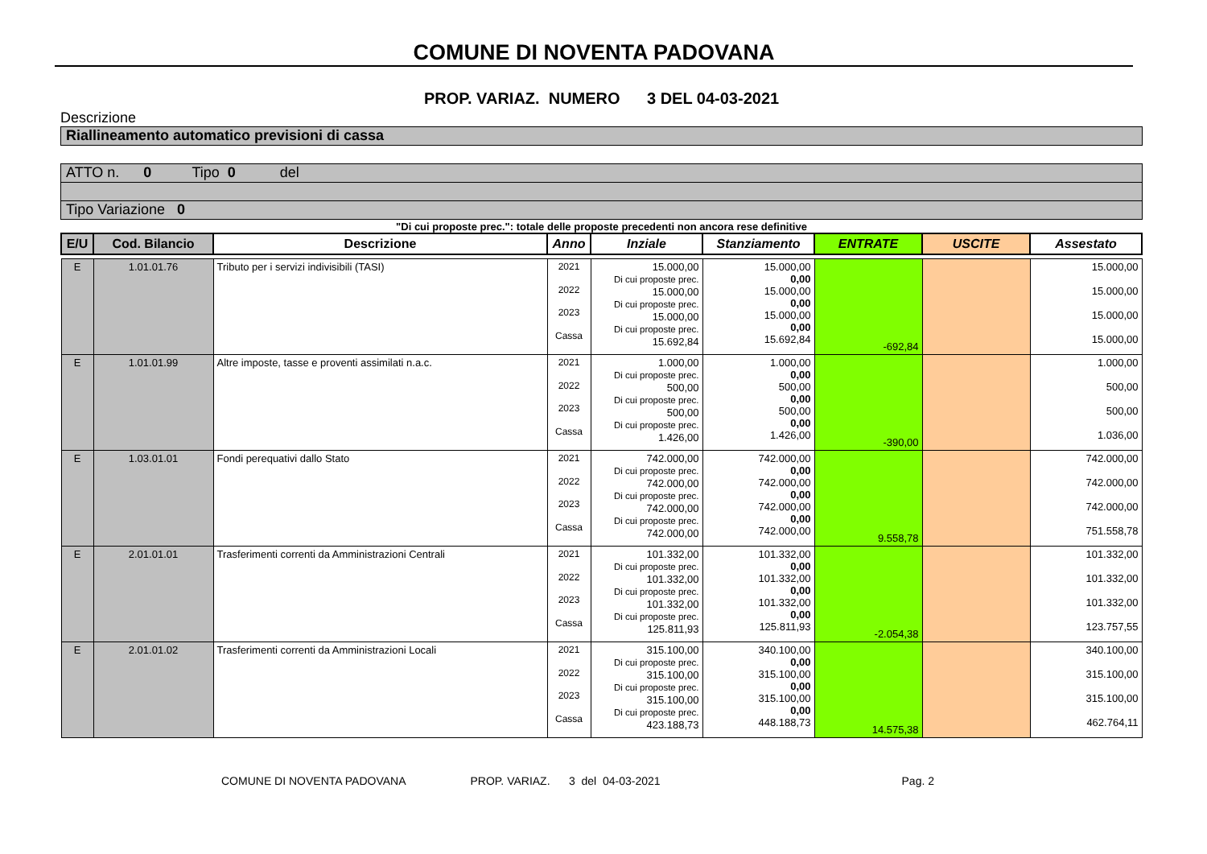COMUNE DI NOVENTA PADOVANA
PROP. VARIAZ. NUMERO 3 DEL 04-03-2021
Descrizione
Riallineamento automatico previsioni di cassa
ATTO n. 0 Tipo 0 del
Tipo Variazione 0
"Di cui proposte prec.": totale delle proposte precedenti non ancora rese definitive
| E/U | Cod. Bilancio | Descrizione | Anno | Inziale | Stanziamento | ENTRATE | USCITE | Assestato |
| --- | --- | --- | --- | --- | --- | --- | --- | --- |
| E | 1.01.01.76 | Tributo per i servizi indivisibili (TASI) | 2021 2022 2023 Cassa | 15.000,00 Di cui proposte prec. 15.000,00 Di cui proposte prec. 15.000,00 Di cui proposte prec. 15.692,84 | 15.000,00 0,00 15.000,00 0,00 15.000,00 0,00 15.692,84 | -692,84 | | 15.000,00 15.000,00 15.000,00 15.000,00 |
| E | 1.01.01.99 | Altre imposte, tasse e proventi assimilati n.a.c. | 2021 2022 2023 Cassa | 1.000,00 Di cui proposte prec. 500,00 Di cui proposte prec. 500,00 Di cui proposte prec. 1.426,00 | 1.000,00 0,00 500,00 0,00 500,00 0,00 1.426,00 | -390,00 | | 1.000,00 500,00 500,00 1.036,00 |
| E | 1.03.01.01 | Fondi perequativi dallo Stato | 2021 2022 2023 Cassa | 742.000,00 Di cui proposte prec. 742.000,00 Di cui proposte prec. 742.000,00 Di cui proposte prec. 742.000,00 | 742.000,00 0,00 742.000,00 0,00 742.000,00 0,00 742.000,00 | 9.558,78 | | 742.000,00 742.000,00 742.000,00 751.558,78 |
| E | 2.01.01.01 | Trasferimenti correnti da Amministrazioni Centrali | 2021 2022 2023 Cassa | 101.332,00 Di cui proposte prec. 101.332,00 Di cui proposte prec. 101.332,00 Di cui proposte prec. 125.811,93 | 101.332,00 0,00 101.332,00 0,00 101.332,00 0,00 125.811,93 | -2.054,38 | | 101.332,00 101.332,00 101.332,00 123.757,55 |
| E | 2.01.01.02 | Trasferimenti correnti da Amministrazioni Locali | 2021 2022 2023 Cassa | 315.100,00 Di cui proposte prec. 315.100,00 Di cui proposte prec. 315.100,00 Di cui proposte prec. 423.188,73 | 340.100,00 0,00 315.100,00 0,00 315.100,00 0,00 448.188,73 | 14.575,38 | | 340.100,00 315.100,00 315.100,00 462.764,11 |
COMUNE DI NOVENTA PADOVANA PROP. VARIAZ. 3 del 04-03-2021 Pag. 2